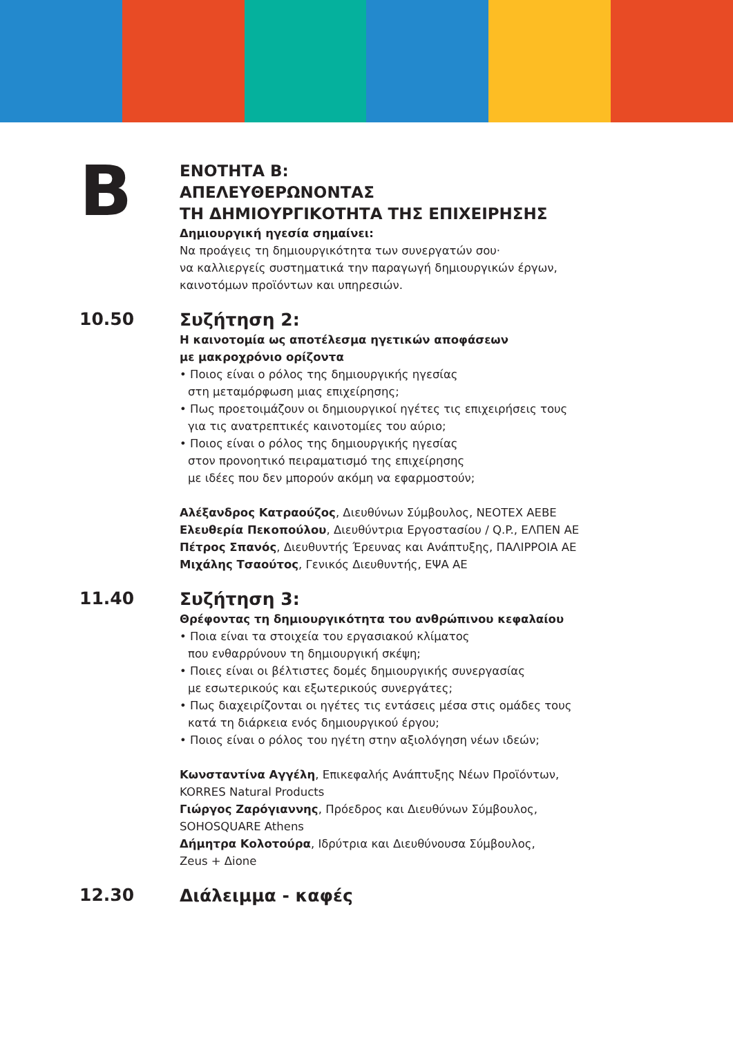B
ΕΝΟΤΗΤΑ Β:
ΑΠΕΛΕΥΘΕΡΩΝΟΝΤΑΣ
ΤΗ ΔΗΜΙΟΥΡΓΙΚΟΤΗΤΑ ΤΗΣ ΕΠΙΧΕΙΡΗΣΗΣ
Δημιουργική ηγεσία σημαίνει:
Να προάγεις τη δημιουργικότητα των συνεργατών σου·
να καλλιεργείς συστηματικά την παραγωγή δημιουργικών έργων,
καινοτόμων προϊόντων και υπηρεσιών.
10.50
Συζήτηση 2:
Η καινοτομία ως αποτέλεσμα ηγετικών αποφάσεων
με μακροχρόνιο ορίζοντα
• Ποιος είναι ο ρόλος της δημιουργικής ηγεσίας
στη μεταμόρφωση μιας επιχείρησης;
• Πως προετοιμάζουν οι δημιουργικοί ηγέτες τις επιχειρήσεις τους
για τις ανατρεπτικές καινοτομίες του αύριο;
• Ποιος είναι ο ρόλος της δημιουργικής ηγεσίας
στον προνοητικό πειραματισμό της επιχείρησης
με ιδέες που δεν μπορούν ακόμη να εφαρμοστούν;
Αλέξανδρος Κατραούζος, Διευθύνων Σύμβουλος, NEOTEX AEBE
Ελευθερία Πεκοπούλου, Διευθύντρια Εργοστασίου / Q.P., ΕΛΠΕΝ ΑΕ
Πέτρος Σπανός, Διευθυντής Έρευνας και Ανάπτυξης, ΠΑΛΙΡΡΟΙΑ ΑΕ
Μιχάλης Τσαούτος, Γενικός Διευθυντής, ΕΨΑ ΑΕ
11.40
Συζήτηση 3:
Θρέφοντας τη δημιουργικότητα του ανθρώπινου κεφαλαίου
• Ποια είναι τα στοιχεία του εργασιακού κλίματος
που ενθαρρύνουν τη δημιουργική σκέψη;
• Ποιες είναι οι βέλτιστες δομές δημιουργικής συνεργασίας
με εσωτερικούς και εξωτερικούς συνεργάτες;
• Πως διαχειρίζονται οι ηγέτες τις εντάσεις μέσα στις ομάδες τους
κατά τη διάρκεια ενός δημιουργικού έργου;
• Ποιος είναι ο ρόλος του ηγέτη στην αξιολόγηση νέων ιδεών;
Κωνσταντίνα Αγγέλη, Επικεφαλής Ανάπτυξης Νέων Προϊόντων,
KORRES Natural Products
Γιώργος Ζαρόγιαννης, Πρόεδρος και Διευθύνων Σύμβουλος,
SOHOSQUARE Athens
Δήμητρα Κολοτούρα, Ιδρύτρια και Διευθύνουσα Σύμβουλος,
Zeus + Δione
12.30
Διάλειμμα - καφές